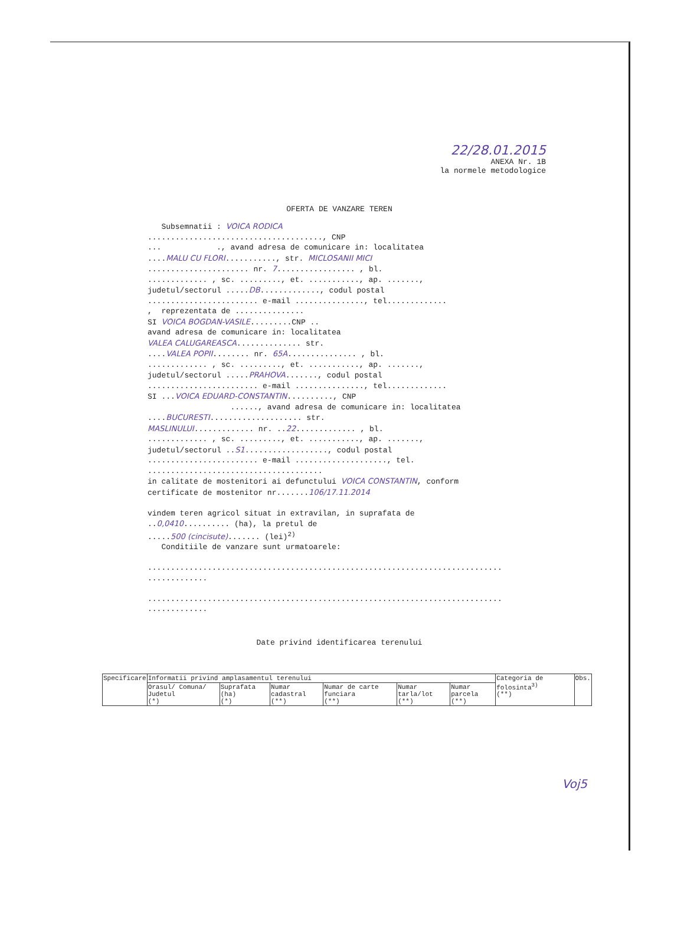22/28.01.2015
ANEXA Nr. 1B
la normele metodologice
OFERTA DE VANZARE TEREN
Subsemnatii : VOICA RODICA ......................................, CNP ... ., avand adresa de comunicare in: localitatea ....MALU CU FLORI..........., str. MICLOSANII MICI ...................... nr. 7................. , bl. ............. , sc. ........., et. ..........., ap. ......., judetul/sectorul .....DB............., codul postal ........................ e-mail ..............., tel............. , reprezentata de ............... SI VOICA BOGDAN-VASILE.........CNP .. avand adresa de comunicare in: localitatea VALEA CALUGAREASCA.............. str. ....VALEA POPII........ nr. 65A............... , bl. ............. , sc. ........., et. ..........., ap. ......., judetul/sectorul .....PRAHOVA......., codul postal ........................ e-mail ..............., tel............. SI ...VOICA EDUARD-CONSTANTIN.........., CNP ......, avand adresa de comunicare in: localitatea ....BUCURESTI.................... str. MASLINULUI............. nr. ..22............. , bl. ............. , sc. ........., et. ..........., ap. ......., judetul/sectorul ..S1.................., codul postal ........................ e-mail ...................., tel. ...................................... in calitate de mostenitori ai defunctului VOICA CONSTANTIN, conform certificate de mostenitor nr.......106/17.11.2014 vindem teren agricol situat in extravilan, in suprafata de ..0,0410.......... (ha), la pretul de .....500 (cincisute)....... (lei)<sup>2)</sup> Conditiile de vanzare sunt urmatoarele: ............................................................................. ............. ............................................................................. .............
Date privind identificarea terenului
| Specificare | Informatii privind amplasamentul terenului | | | | | | Categoria de folosinta<sup>3)</sup> (**) | Obs. |
| --- | --- | --- | --- | --- | --- | --- | --- | --- |
| | Orasul/ Comuna/ Judetul (*) | Suprafata (ha) (*) | Numar cadastral (**) | Numar de carte funciara (**) | Numar tarla/lot (**) | Numar parcela (**) | | |
Voj5